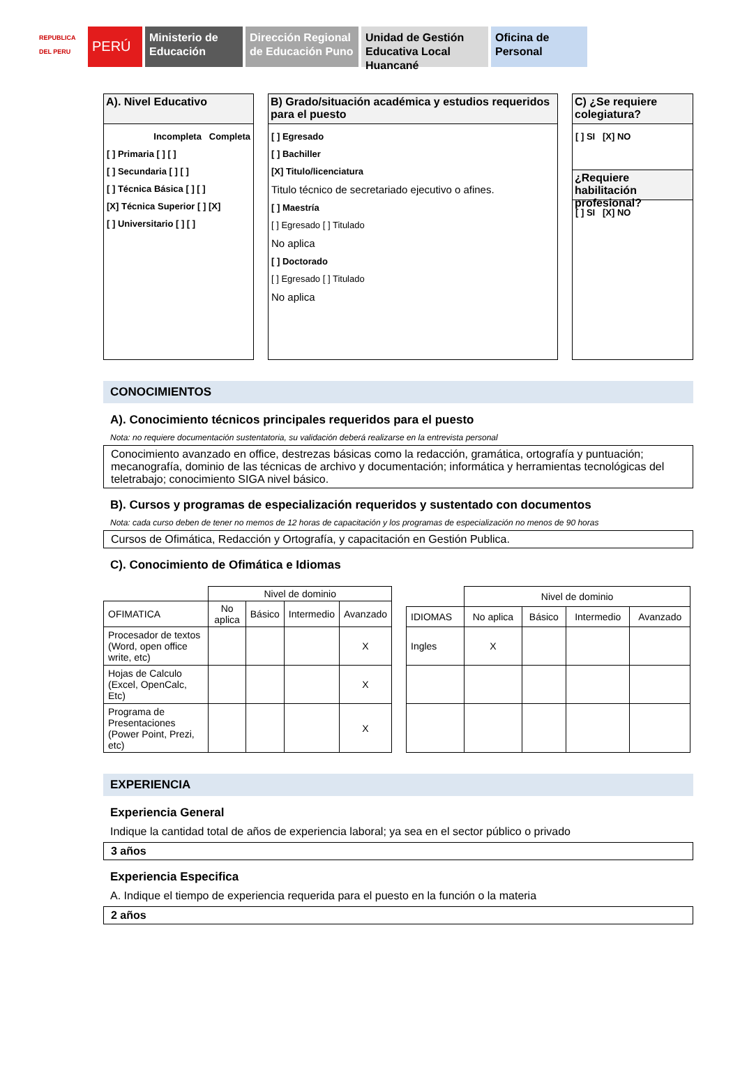REPUBLICA DEL PERU
PERÚ
Ministerio de Educación
Dirección Regional de Educación Puno
Unidad de Gestión Educativa Local Huancané
Oficina de Personal
A). Nivel Educativo
Incompleta Completa
[ ] Primaria [ ] [ ]
[ ] Secundaria [ ] [ ]
[ ] Técnica Básica [ ] [ ]
[X] Técnica Superior [ ] [X]
[ ] Universitario [ ] [ ]
B) Grado/situación académica y estudios requeridos para el puesto
[ ] Egresado
[ ] Bachiller
[X] Titulo/licenciatura
Titulo técnico de secretariado ejecutivo o afines.
[ ] Maestría
[ ] Egresado [ ] Titulado
No aplica
[ ] Doctorado
[ ] Egresado [ ] Titulado
No aplica
C) ¿Se requiere colegiatura?
[ ] SI [X] NO
¿Requiere habilitación profesional?
[ ] SI [X] NO
CONOCIMIENTOS
A). Conocimiento técnicos principales requeridos para el puesto
Nota: no requiere documentación sustentatoria, su validación deberá realizarse en la entrevista personal
Conocimiento avanzado en office, destrezas básicas como la redacción, gramática, ortografía y puntuación; mecanografía, dominio de las técnicas de archivo y documentación; informática y herramientas tecnológicas del teletrabajo; conocimiento SIGA nivel básico.
B). Cursos y programas de especialización requeridos y sustentado con documentos
Nota: cada curso deben de tener no memos de 12 horas de capacitación y los programas de especialización no menos de 90 horas
Cursos de Ofimática, Redacción y Ortografía, y capacitación en Gestión Publica.
C). Conocimiento de Ofimática e Idiomas
| | Nivel de dominio | | | |
| OFIMATICA | No aplica | Básico | Intermedio | Avanzado |
| Procesador de textos (Word, open office write, etc) | | | | X |
| Hojas de Calculo (Excel, OpenCalc, Etc) | | | | X |
| Programa de Presentaciones (Power Point, Prezi, etc) | | | | X |
| | Nivel de dominio | | | |
| IDIOMAS | No aplica | Básico | Intermedio | Avanzado |
| Ingles | X | | | |
EXPERIENCIA
Experiencia General
Indique la cantidad total de años de experiencia laboral; ya sea en el sector público o privado
3 años
Experiencia Especifica
A. Indique el tiempo de experiencia requerida para el puesto en la función o la materia
2 años